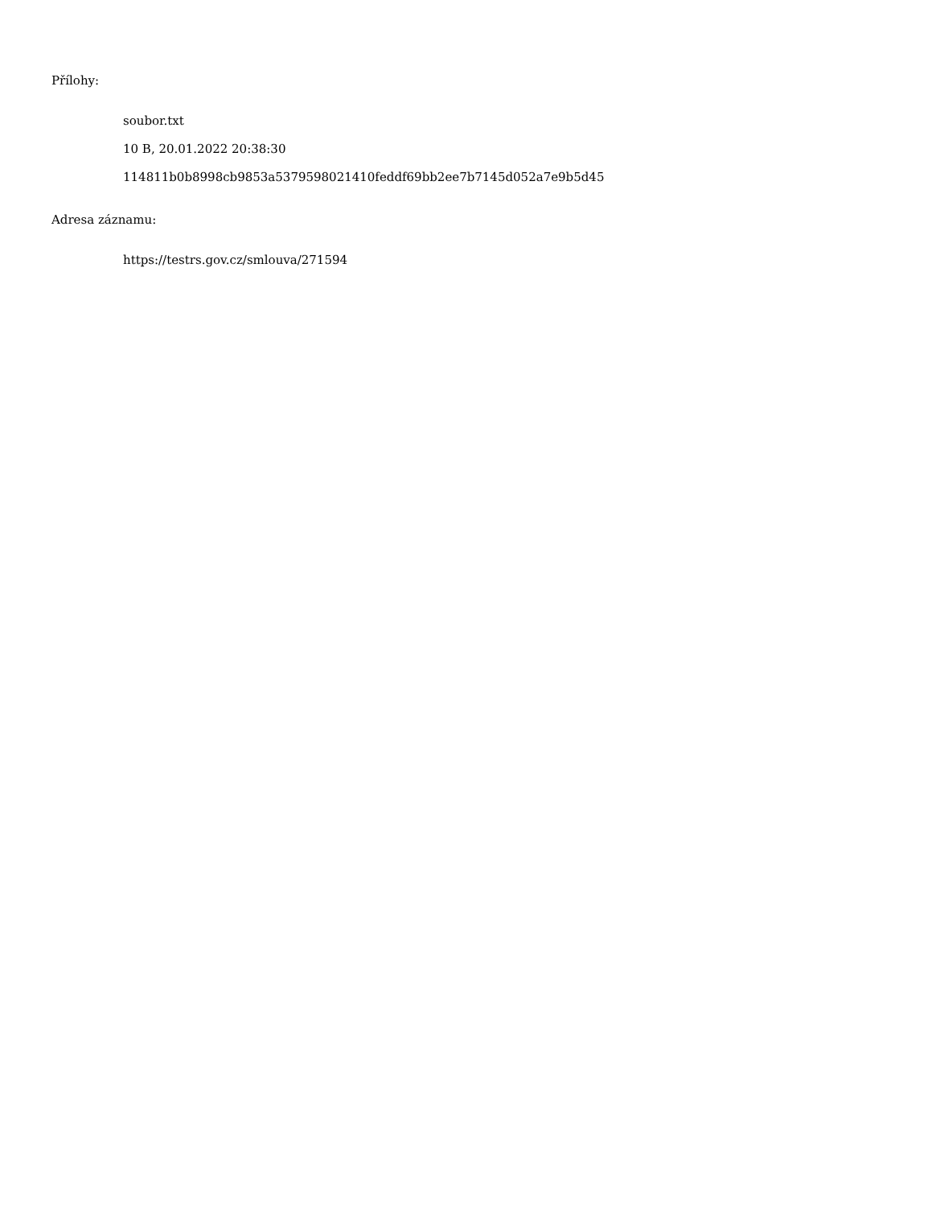Přílohy:
soubor.txt
10 B, 20.01.2022 20:38:30
114811b0b8998cb9853a5379598021410feddf69bb2ee7b7145d052a7e9b5d45
Adresa záznamu:
https://testrs.gov.cz/smlouva/271594